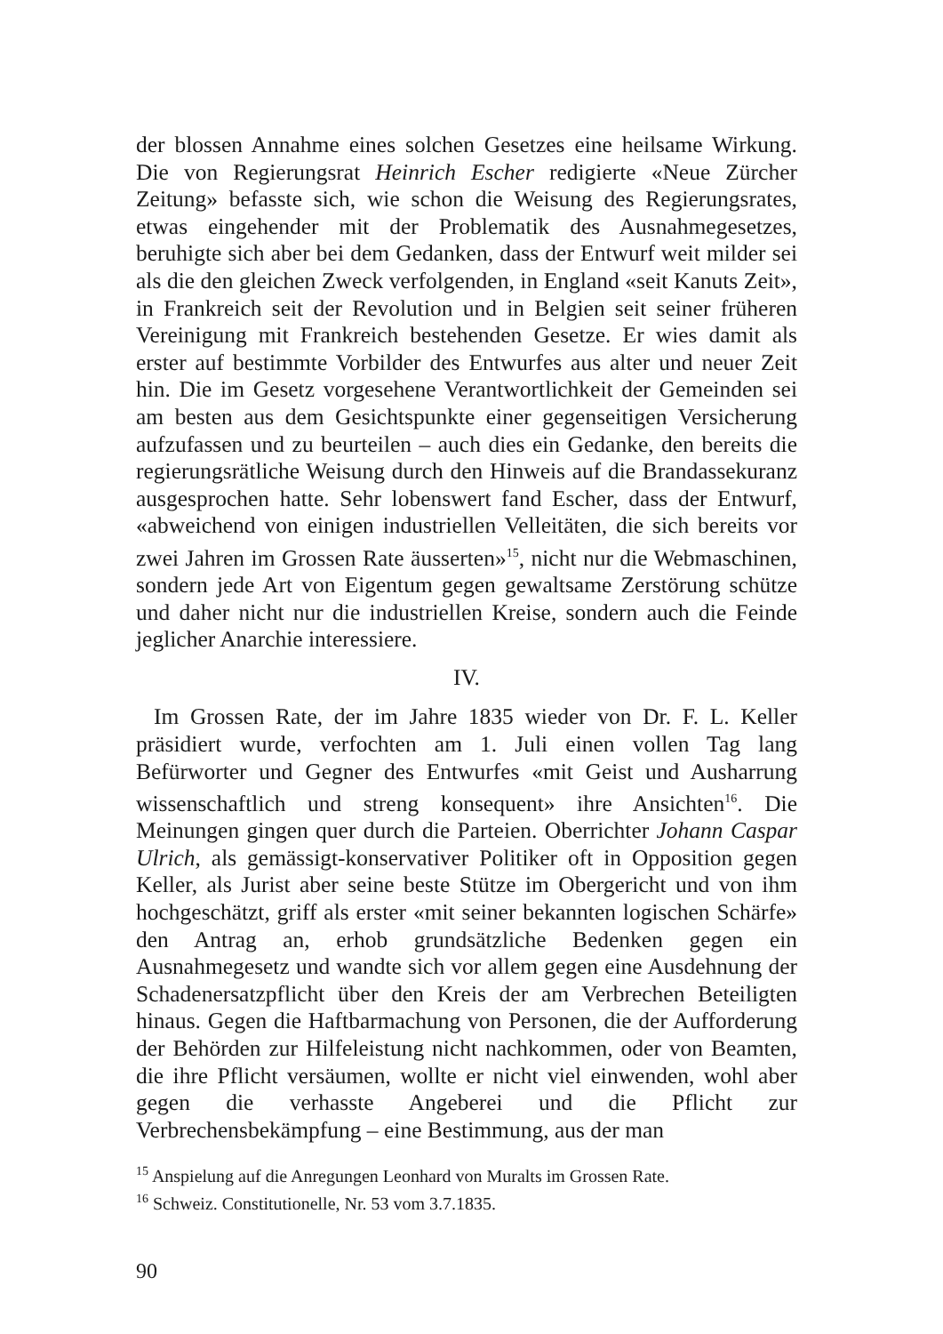der blossen Annahme eines solchen Gesetzes eine heilsame Wirkung. Die von Regierungsrat Heinrich Escher redigierte «Neue Zürcher Zeitung» befasste sich, wie schon die Weisung des Regierungsrates, etwas eingehender mit der Problematik des Ausnahmegesetzes, beruhigte sich aber bei dem Gedanken, dass der Entwurf weit milder sei als die den gleichen Zweck verfolgenden, in England «seit Kanuts Zeit», in Frankreich seit der Revolution und in Belgien seit seiner früheren Vereinigung mit Frankreich bestehenden Gesetze. Er wies damit als erster auf bestimmte Vorbilder des Entwurfes aus alter und neuer Zeit hin. Die im Gesetz vorgesehene Verantwortlichkeit der Gemeinden sei am besten aus dem Gesichtspunkte einer gegenseitigen Versicherung aufzufassen und zu beurteilen – auch dies ein Gedanke, den bereits die regierungsrätliche Weisung durch den Hinweis auf die Brandassekuranz ausgesprochen hatte. Sehr lobenswert fand Escher, dass der Entwurf, «abweichend von einigen industriellen Velleitäten, die sich bereits vor zwei Jahren im Grossen Rate äusserten»<sup>15</sup>, nicht nur die Webmaschinen, sondern jede Art von Eigentum gegen gewaltsame Zerstörung schütze und daher nicht nur die industriellen Kreise, sondern auch die Feinde jeglicher Anarchie interessiere.
IV.
Im Grossen Rate, der im Jahre 1835 wieder von Dr. F. L. Keller präsidiert wurde, verfochten am 1. Juli einen vollen Tag lang Befürworter und Gegner des Entwurfes «mit Geist und Ausharrung wissenschaftlich und streng konsequent» ihre Ansichten<sup>16</sup>. Die Meinungen gingen quer durch die Parteien. Oberrichter Johann Caspar Ulrich, als gemässigt-konservativer Politiker oft in Opposition gegen Keller, als Jurist aber seine beste Stütze im Obergericht und von ihm hochgeschätzt, griff als erster «mit seiner bekannten logischen Schärfe» den Antrag an, erhob grundsätzliche Bedenken gegen ein Ausnahmegesetz und wandte sich vor allem gegen eine Ausdehnung der Schadenersatzpflicht über den Kreis der am Verbrechen Beteiligten hinaus. Gegen die Haftbarmachung von Personen, die der Aufforderung der Behörden zur Hilfeleistung nicht nachkommen, oder von Beamten, die ihre Pflicht versäumen, wollte er nicht viel einwenden, wohl aber gegen die verhasste Angeberei und die Pflicht zur Verbrechensbekämpfung – eine Bestimmung, aus der man
<sup>15</sup> Anspielung auf die Anregungen Leonhard von Muralts im Grossen Rate.
<sup>16</sup> Schweiz. Constitutionelle, Nr. 53 vom 3.7.1835.
90